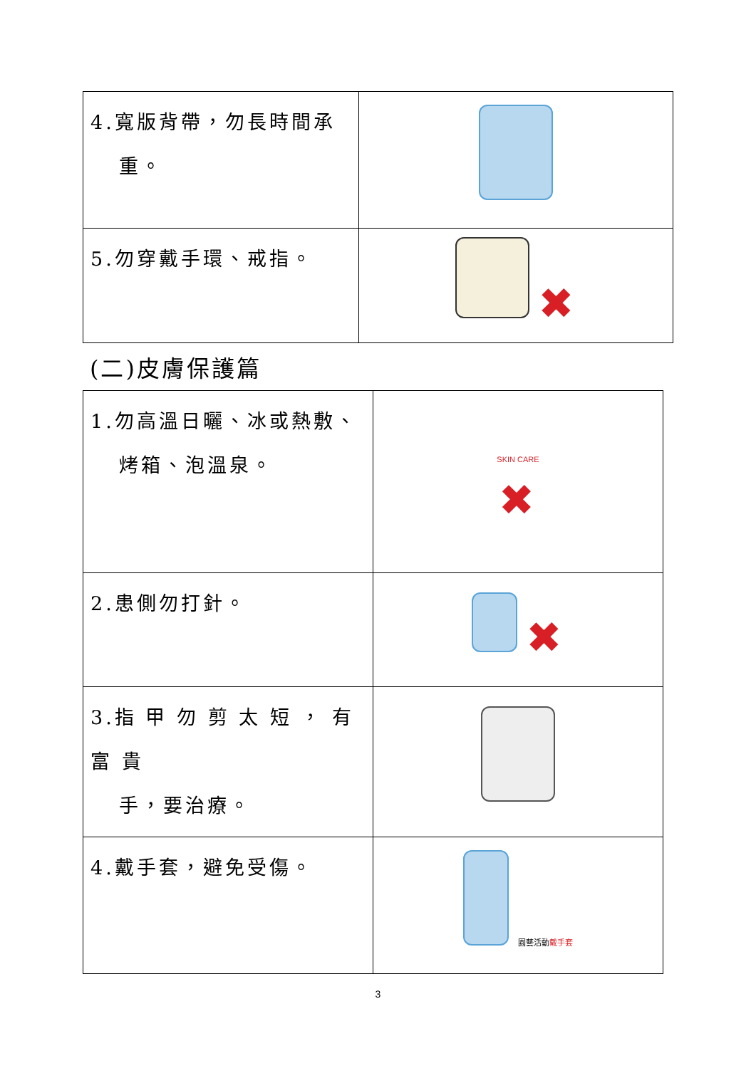| 4.寬版背帶，勿長時間承 重。 | |
| 5.勿穿戴手環、戒指。 | ✖ |
(二)皮膚保護篇
| 1.勿高溫日曬、冰或熱敷、 烤箱、泡溫泉。 | SKIN CARE ✖ |
| 2.患側勿打針。 | ✖ |
| 3.指 甲 勿 剪 太 短 ， 有 富 貴 手，要治療。 | |
| 4.戴手套，避免受傷。 | 園藝活動 戴手套 |
3